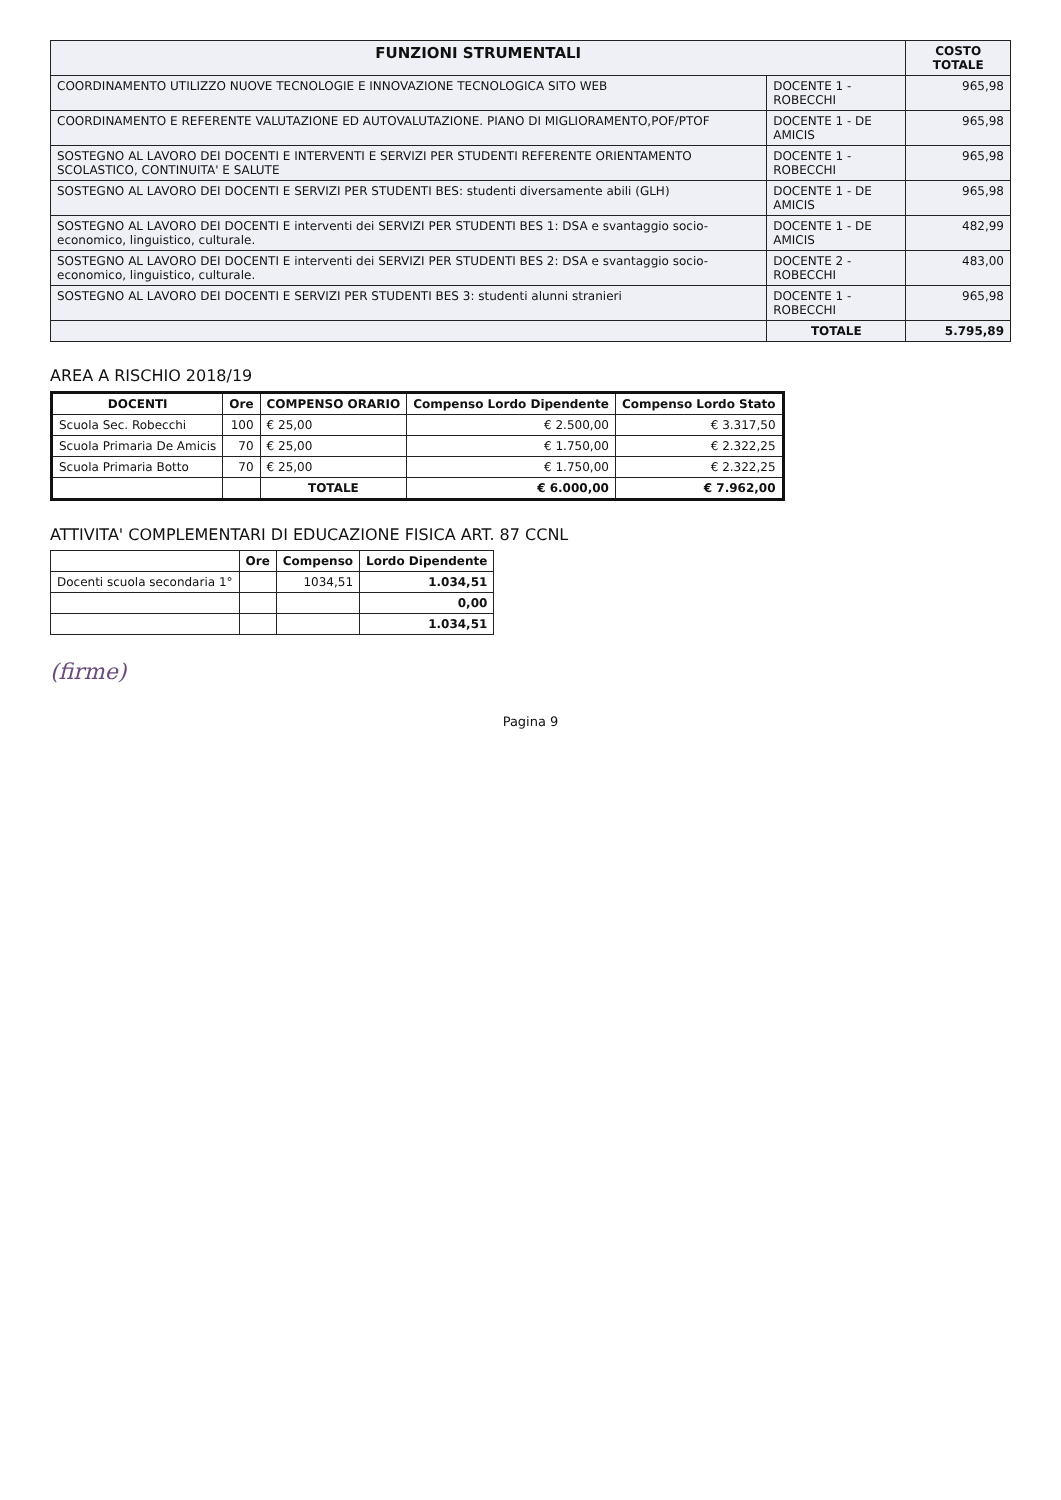| FUNZIONI STRUMENTALI | | COSTO TOTALE |
| --- | --- | --- |
| COORDINAMENTO UTILIZZO NUOVE TECNOLOGIE E INNOVAZIONE TECNOLOGICA SITO WEB | DOCENTE 1 -ROBECCHI | 965,98 |
| COORDINAMENTO E REFERENTE VALUTAZIONE ED AUTOVALUTAZIONE. PIANO DI MIGLIORAMENTO,POF/PTOF | DOCENTE 1 - DE AMICIS | 965,98 |
| SOSTEGNO AL LAVORO DEI DOCENTI E INTERVENTI E SERVIZI PER STUDENTI REFERENTE ORIENTAMENTO SCOLASTICO, CONTINUITA' E SALUTE | DOCENTE 1 - ROBECCHI | 965,98 |
| SOSTEGNO AL LAVORO DEI DOCENTI E SERVIZI PER STUDENTI BES: studenti diversamente abili (GLH) | DOCENTE 1 - DE AMICIS | 965,98 |
| SOSTEGNO AL LAVORO DEI DOCENTI E interventi dei SERVIZI PER STUDENTI BES 1: DSA e svantaggio socio-economico, linguistico, culturale. | DOCENTE 1 - DE AMICIS | 482,99 |
| SOSTEGNO AL LAVORO DEI DOCENTI E interventi dei SERVIZI PER STUDENTI BES 2: DSA e svantaggio socio-economico, linguistico, culturale. | DOCENTE 2 - ROBECCHI | 483,00 |
| SOSTEGNO AL LAVORO DEI DOCENTI E SERVIZI PER STUDENTI BES 3: studenti alunni stranieri | DOCENTE 1 - ROBECCHI | 965,98 |
| | TOTALE | 5.795,89 |
AREA A RISCHIO 2018/19
| DOCENTI | Ore | COMPENSO ORARIO | Compenso Lordo Dipendente | Compenso Lordo Stato |
| --- | --- | --- | --- | --- |
| Scuola Sec. Robecchi | 100 | € 25,00 | € 2.500,00 | € 3.317,50 |
| Scuola Primaria De Amicis | 70 | € 25,00 | € 1.750,00 | € 2.322,25 |
| Scuola Primaria Botto | 70 | € 25,00 | € 1.750,00 | € 2.322,25 |
| | | TOTALE | € 6.000,00 | € 7.962,00 |
ATTIVITA' COMPLEMENTARI DI EDUCAZIONE FISICA ART. 87 CCNL
| | Ore | Compenso | Lordo Dipendente |
| Docenti scuola secondaria 1° | | 1034,51 | 1.034,51 |
| | | | 0,00 |
| | | | 1.034,51 |
(firme)
Pagina 9